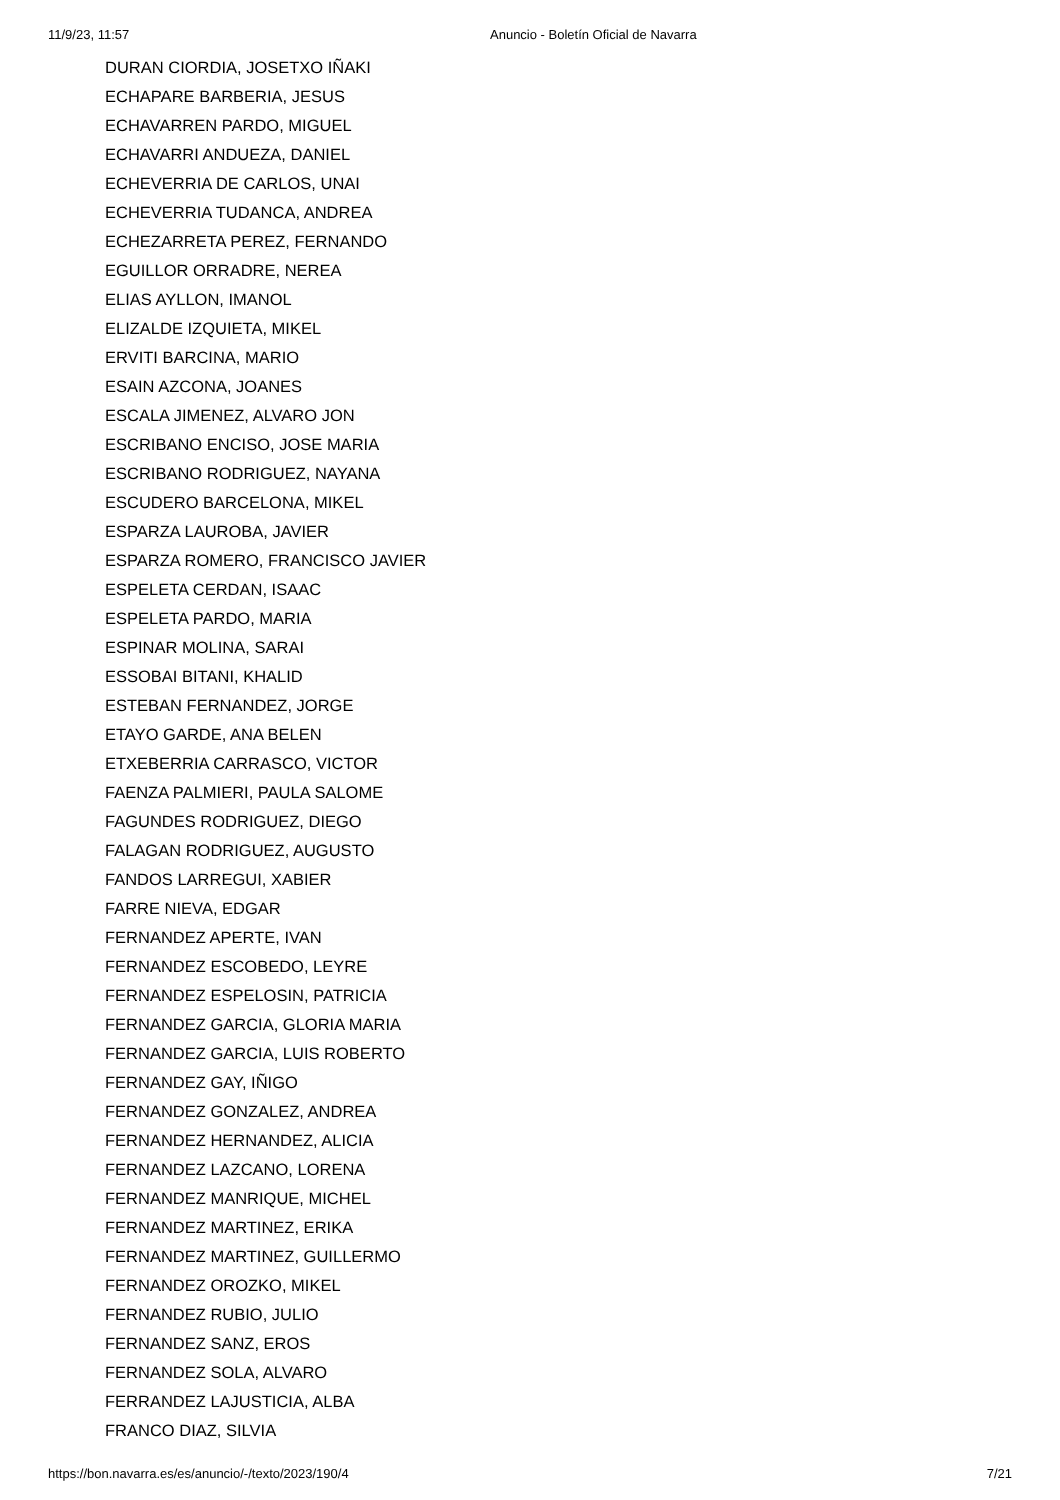11/9/23, 11:57 Anuncio - Boletín Oficial de Navarra
DURAN CIORDIA, JOSETXO IÑAKI
ECHAPARE BARBERIA, JESUS
ECHAVARREN PARDO, MIGUEL
ECHAVARRI ANDUEZA, DANIEL
ECHEVERRIA DE CARLOS, UNAI
ECHEVERRIA TUDANCA, ANDREA
ECHEZARRETA PEREZ, FERNANDO
EGUILLOR ORRADRE, NEREA
ELIAS AYLLON, IMANOL
ELIZALDE IZQUIETA, MIKEL
ERVITI BARCINA, MARIO
ESAIN AZCONA, JOANES
ESCALA JIMENEZ, ALVARO JON
ESCRIBANO ENCISO, JOSE MARIA
ESCRIBANO RODRIGUEZ, NAYANA
ESCUDERO BARCELONA, MIKEL
ESPARZA LAUROBA, JAVIER
ESPARZA ROMERO, FRANCISCO JAVIER
ESPELETA CERDAN, ISAAC
ESPELETA PARDO, MARIA
ESPINAR MOLINA, SARAI
ESSOBAI BITANI, KHALID
ESTEBAN FERNANDEZ, JORGE
ETAYO GARDE, ANA BELEN
ETXEBERRIA CARRASCO, VICTOR
FAENZA PALMIERI, PAULA SALOME
FAGUNDES RODRIGUEZ, DIEGO
FALAGAN RODRIGUEZ, AUGUSTO
FANDOS LARREGUI, XABIER
FARRE NIEVA, EDGAR
FERNANDEZ APERTE, IVAN
FERNANDEZ ESCOBEDO, LEYRE
FERNANDEZ ESPELOSIN, PATRICIA
FERNANDEZ GARCIA, GLORIA MARIA
FERNANDEZ GARCIA, LUIS ROBERTO
FERNANDEZ GAY, IÑIGO
FERNANDEZ GONZALEZ, ANDREA
FERNANDEZ HERNANDEZ, ALICIA
FERNANDEZ LAZCANO, LORENA
FERNANDEZ MANRIQUE, MICHEL
FERNANDEZ MARTINEZ, ERIKA
FERNANDEZ MARTINEZ, GUILLERMO
FERNANDEZ OROZKO, MIKEL
FERNANDEZ RUBIO, JULIO
FERNANDEZ SANZ, EROS
FERNANDEZ SOLA, ALVARO
FERRANDEZ LAJUSTICIA, ALBA
FRANCO DIAZ, SILVIA
https://bon.navarra.es/es/anuncio/-/texto/2023/190/4 7/21